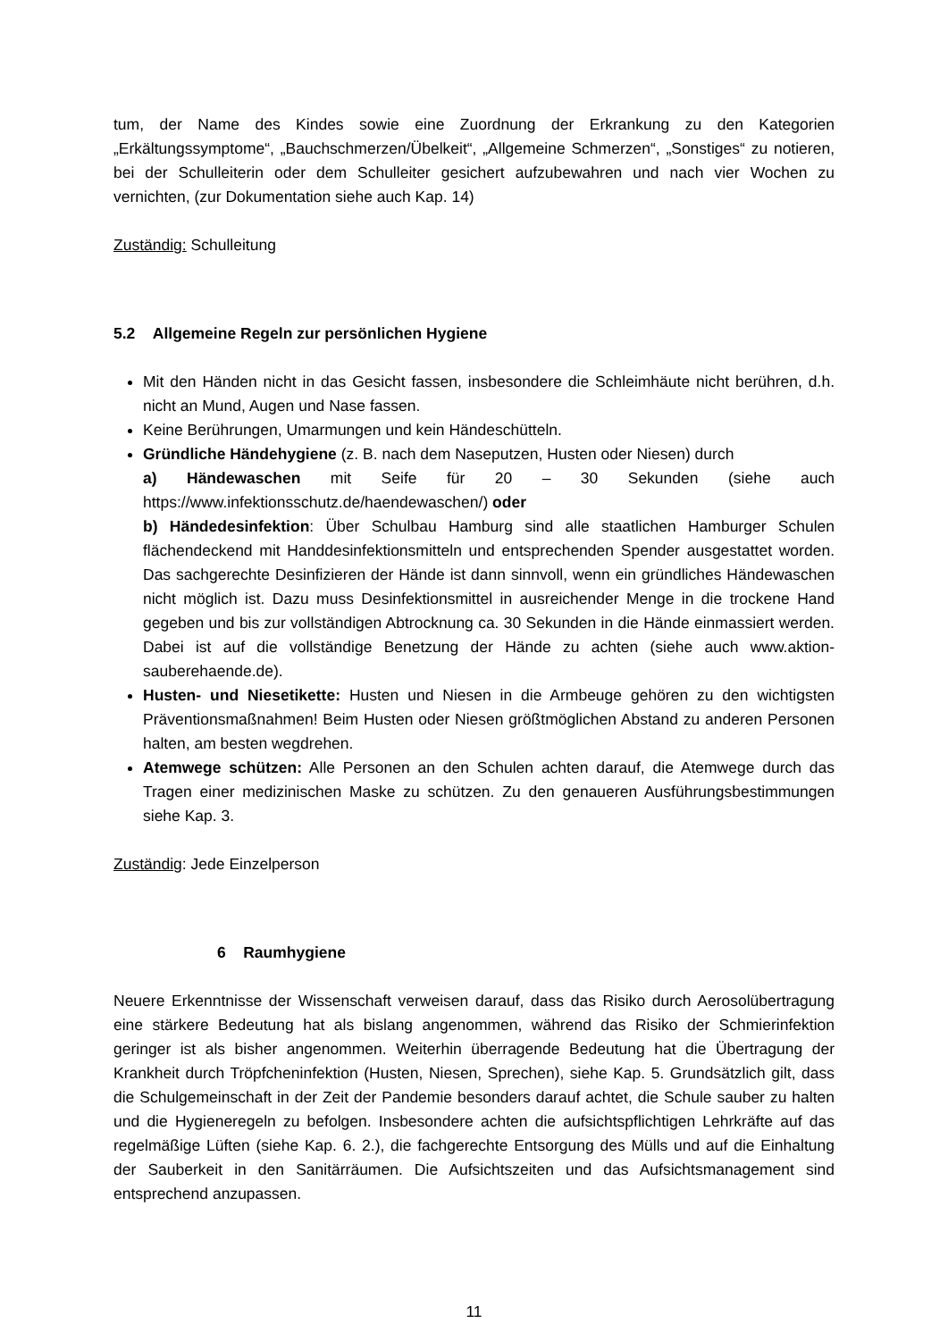tum, der Name des Kindes sowie eine Zuordnung der Erkrankung zu den Kategorien „Erkältungssymptome“, „Bauchschmerzen/Übelkeit“, „Allgemeine Schmerzen“, „Sonstiges“ zu notieren, bei der Schulleiterin oder dem Schulleiter gesichert aufzubewahren und nach vier Wochen zu vernichten, (zur Dokumentation siehe auch Kap. 14)
Zuständig: Schulleitung
5.2 Allgemeine Regeln zur persönlichen Hygiene
Mit den Händen nicht in das Gesicht fassen, insbesondere die Schleimhäute nicht berühren, d.h. nicht an Mund, Augen und Nase fassen.
Keine Berührungen, Umarmungen und kein Händeschütteln.
Gründliche Händehygiene (z. B. nach dem Naseputzen, Husten oder Niesen) durch
a) Händewaschen mit Seife für 20 – 30 Sekunden (siehe auch https://www.infektionsschutz.de/haendewaschen/) oder
b) Händedesinfektion: Über Schulbau Hamburg sind alle staatlichen Hamburger Schulen flächendeckend mit Handdesinfektionsmitteln und entsprechenden Spender ausgestattet worden. Das sachgerechte Desinfizieren der Hände ist dann sinnvoll, wenn ein gründliches Händewaschen nicht möglich ist. Dazu muss Desinfektionsmittel in ausreichender Menge in die trockene Hand gegeben und bis zur vollständigen Abtrocknung ca. 30 Sekunden in die Hände einmassiert werden. Dabei ist auf die vollständige Benetzung der Hände zu achten (siehe auch www.aktion-sauberehaende.de).
Husten- und Niesetikette: Husten und Niesen in die Armbeuge gehören zu den wichtigsten Präventionsmaßnahmen! Beim Husten oder Niesen größtmöglichen Abstand zu anderen Personen halten, am besten wegdrehen.
Atemwege schützen: Alle Personen an den Schulen achten darauf, die Atemwege durch das Tragen einer medizinischen Maske zu schützen. Zu den genaueren Ausführungsbestimmungen siehe Kap. 3.
Zuständig: Jede Einzelperson
6 Raumhygiene
Neuere Erkenntnisse der Wissenschaft verweisen darauf, dass das Risiko durch Aerosolübertragung eine stärkere Bedeutung hat als bislang angenommen, während das Risiko der Schmierinfektion geringer ist als bisher angenommen. Weiterhin überragende Bedeutung hat die Übertragung der Krankheit durch Tröpfcheninfektion (Husten, Niesen, Sprechen), siehe Kap. 5. Grundsätzlich gilt, dass die Schulgemeinschaft in der Zeit der Pandemie besonders darauf achtet, die Schule sauber zu halten und die Hygieneregeln zu befolgen. Insbesondere achten die aufsichtspflichtigen Lehrkräfte auf das regelmäßige Lüften (siehe Kap. 6. 2.), die fachgerechte Entsorgung des Mülls und auf die Einhaltung der Sauberkeit in den Sanitärräumen. Die Aufsichtszeiten und das Aufsichtsmanagement sind entsprechend anzupassen.
11